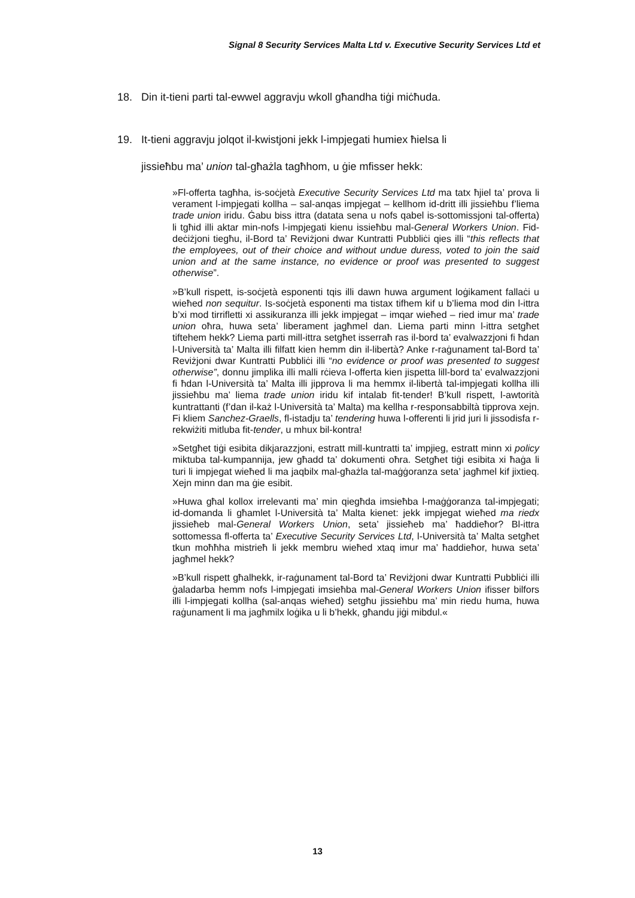Signal 8 Security Services Malta Ltd v. Executive Security Services Ltd et
18. Din it-tieni parti tal-ewwel aggravju wkoll għandha tiġi miċħuda.
19. It-tieni aggravju jolqot il-kwistjoni jekk l-impjegati humiex ħielsa li
jissieħbu ma’ union tal-għażla tagħhom, u ġie mfisser hekk:
»Fl-offerta tagħha, is-soċjetà Executive Security Services Ltd ma tatx ħjiel ta’ prova li verament l-impjegati kollha – sal-anqas impjegat – kellhom id-dritt illi jissieħbu f’liema trade union iridu. Ġabu biss ittra (datata sena u nofs qabel is-sottomissjoni tal-offerta) li tgħid illi aktar min-nofs l-impjegati kienu issieħbu mal-General Workers Union. Fid-deċiżjoni tiegħu, il-Bord ta’ Reviżjoni dwar Kuntratti Pubbliċi qies illi “this reflects that the employees, out of their choice and without undue duress, voted to join the said union and at the same instance, no evidence or proof was presented to suggest otherwise”.
»B’kull rispett, is-soċjetà esponenti tqis illi dawn huwa argument loġikament fallaċi u wieħed non sequitur. Is-soċjetà esponenti ma tistax tifhem kif u b’liema mod din l-ittra b’xi mod tirrifletti xi assikuranza illi jekk impjegat – imqar wieħed – ried imur ma’ trade union oħra, huwa seta’ liberament jagħmel dan. Liema parti minn l-ittra setgħet tiftehem hekk? Liema parti mill-ittra setgħet isserraħ ras il-bord ta’ evalwazzjoni fi ħdan l-Università ta’ Malta illi filfatt kien hemm din il-libertà? Anke r-raġunament tal-Bord ta’ Reviżjoni dwar Kuntratti Pubbliċi illi “no evidence or proof was presented to suggest otherwise”, donnu jimplika illi malli rċieva l-offerta kien jispetta lill-bord ta’ evalwazzjoni fi ħdan l-Università ta’ Malta illi jipprova li ma hemmx il-libertà tal-impjegati kollha illi jissieħbu ma’ liema trade union iridu kif intalab fit-tender! B’kull rispett, l-awtorità kuntrattanti (f’dan il-każ l-Università ta’ Malta) ma kellha r-responsabbiltà tipprova xejn. Fi kliem Sanchez-Graells, fl-istadju ta’ tendering huwa l-offerenti li jrid juri li jissodisfa r-rekwiżiti mitluba fit-tender, u mhux bil-kontra!
»Setgħet tiġi esibita dikjarazzjoni, estratt mill-kuntratti ta’ impjieg, estratt minn xi policy miktuba tal-kumpannija, jew għadd ta’ dokumenti oħra. Setgħet tiġi esibita xi ħaġa li turi li impjegat wieħed li ma jaqbilx mal-għażla tal-maġġoranza seta’ jagħmel kif jixtieq. Xejn minn dan ma ġie esibit.
»Huwa għal kollox irrelevanti ma’ min qiegħda imsieħba l-maġġoranza tal-impjegati; id-domanda li għamlet l-Università ta’ Malta kienet: jekk impjegat wieħed ma riedx jissieħeb mal-General Workers Union, seta’ jissieħeb ma’ ħaddieħor? Bl-ittra sottomessa fl-offerta ta’ Executive Security Services Ltd, l-Università ta’ Malta setgħet tkun moħħha mistrieħ li jekk membru wieħed xtaq imur ma’ ħaddieħor, huwa seta’ jagħmel hekk?
»B’kull rispett għalhekk, ir-raġunament tal-Bord ta’ Reviżjoni dwar Kuntratti Pubbliċi illi ġaladarba hemm nofs l-impjegati imsieħba mal-General Workers Union ifisser bilfors illi l-impjegati kollha (sal-anqas wieħed) setgħu jissieħbu ma’ min riedu huma, huwa raġunament li ma jagħmilx loġika u li b’hekk, għandu jiġi mibdul.«
13